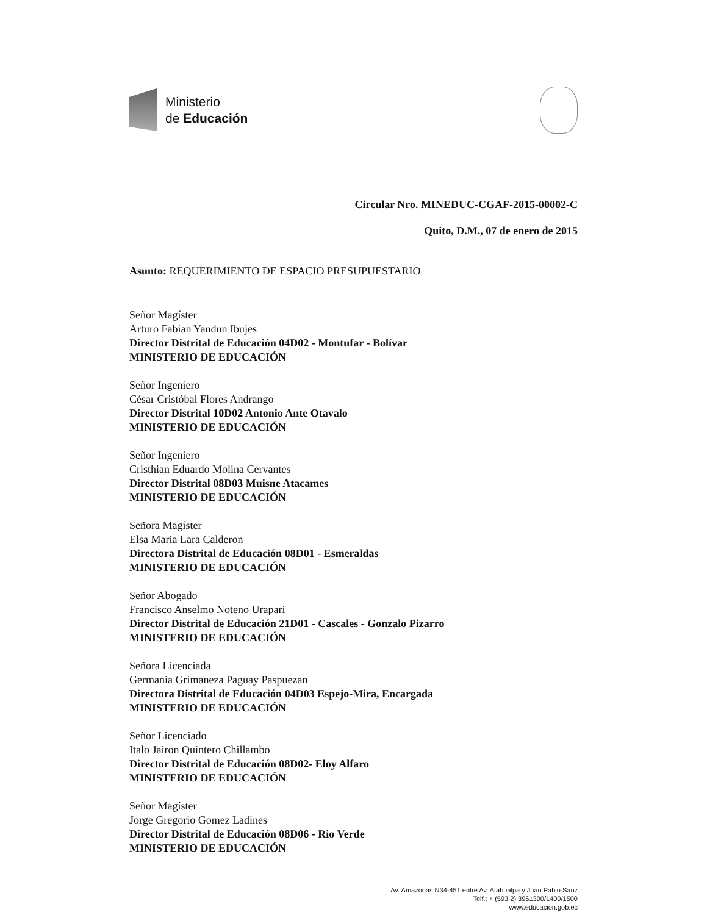Ministerio
de Educación
Circular Nro. MINEDUC-CGAF-2015-00002-C
Quito, D.M., 07 de enero de 2015
Asunto: REQUERIMIENTO DE ESPACIO PRESUPUESTARIO
Señor Magíster
Arturo Fabian Yandun Ibujes
Director Distrital de Educación 04D02 - Montufar - Bolívar
MINISTERIO DE EDUCACIÓN
Señor Ingeniero
César Cristóbal Flores Andrango
Director Distrital 10D02 Antonio Ante Otavalo
MINISTERIO DE EDUCACIÓN
Señor Ingeniero
Cristhian Eduardo Molina Cervantes
Director Distrital 08D03 Muisne Atacames
MINISTERIO DE EDUCACIÓN
Señora Magíster
Elsa Maria Lara Calderon
Directora Distrital de Educación 08D01 - Esmeraldas
MINISTERIO DE EDUCACIÓN
Señor Abogado
Francisco Anselmo Noteno Urapari
Director Distrital de Educación 21D01 - Cascales - Gonzalo Pizarro
MINISTERIO DE EDUCACIÓN
Señora Licenciada
Germania Grimaneza Paguay Paspuezan
Directora Distrital de Educación 04D03 Espejo-Mira, Encargada
MINISTERIO DE EDUCACIÓN
Señor Licenciado
Italo Jairon Quintero Chillambo
Director Distrital de Educación 08D02- Eloy Alfaro
MINISTERIO DE EDUCACIÓN
Señor Magíster
Jorge Gregorio Gomez Ladines
Director Distrital de Educación 08D06 - Rio Verde
MINISTERIO DE EDUCACIÓN
Av. Amazonas N34-451 entre Av. Atahualpa y Juan Pablo Sanz
Telf.: + (593 2) 3961300/1400/1500
www.educacion.gob.ec